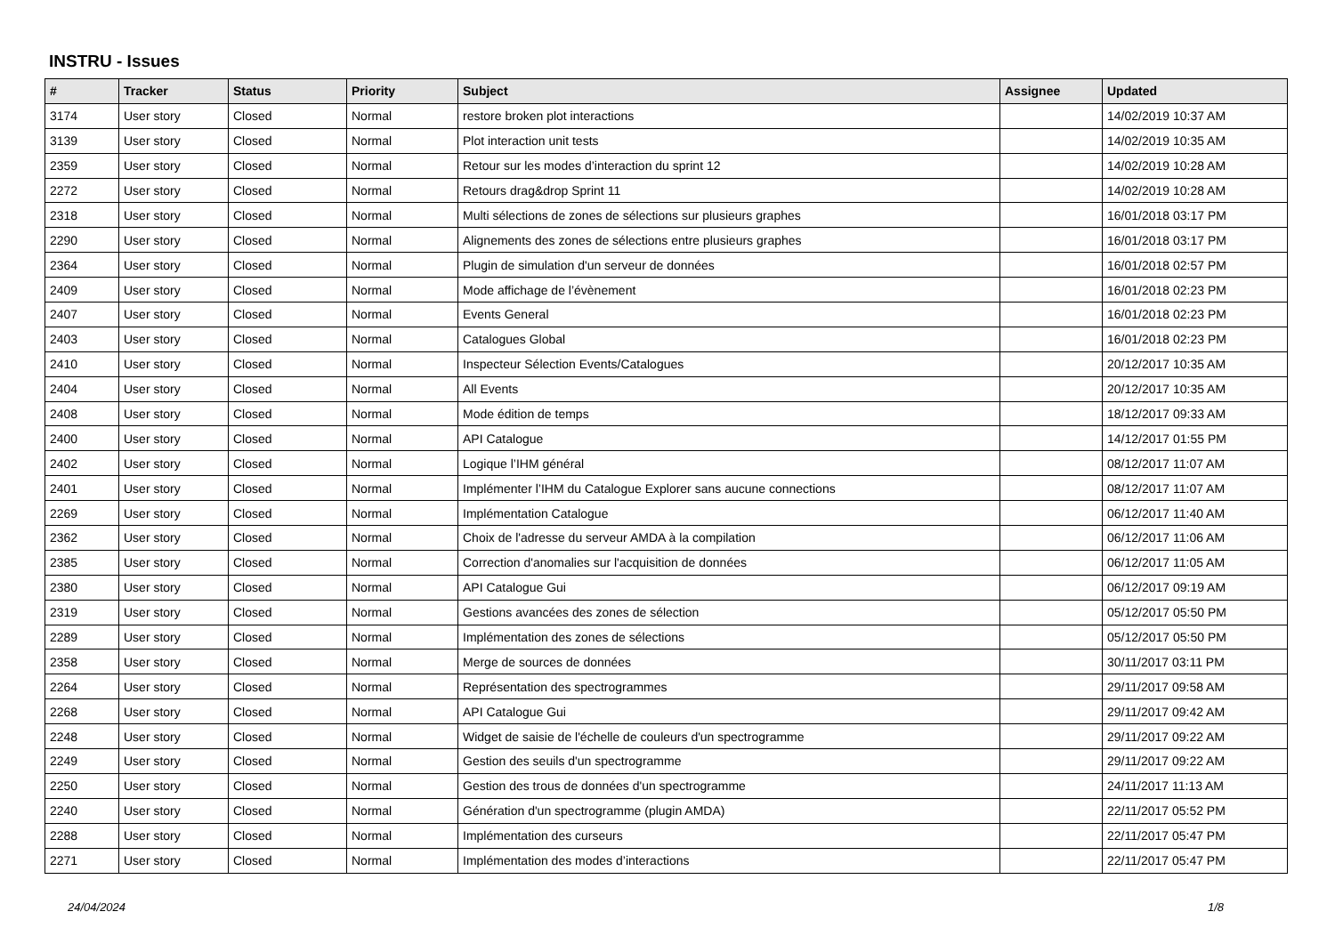INSTRU - Issues
| # | Tracker | Status | Priority | Subject | Assignee | Updated |
| --- | --- | --- | --- | --- | --- | --- |
| 3174 | User story | Closed | Normal | restore broken plot interactions | | 14/02/2019 10:37 AM |
| 3139 | User story | Closed | Normal | Plot interaction unit tests | | 14/02/2019 10:35 AM |
| 2359 | User story | Closed | Normal | Retour sur les modes d’interaction du sprint 12 | | 14/02/2019 10:28 AM |
| 2272 | User story | Closed | Normal | Retours drag&drop Sprint 11 | | 14/02/2019 10:28 AM |
| 2318 | User story | Closed | Normal | Multi sélections de zones de sélections sur plusieurs graphes | | 16/01/2018 03:17 PM |
| 2290 | User story | Closed | Normal | Alignements des zones de sélections entre plusieurs graphes | | 16/01/2018 03:17 PM |
| 2364 | User story | Closed | Normal | Plugin de simulation d'un serveur de données | | 16/01/2018 02:57 PM |
| 2409 | User story | Closed | Normal | Mode affichage de l’évènement | | 16/01/2018 02:23 PM |
| 2407 | User story | Closed | Normal | Events General | | 16/01/2018 02:23 PM |
| 2403 | User story | Closed | Normal | Catalogues Global | | 16/01/2018 02:23 PM |
| 2410 | User story | Closed | Normal | Inspecteur Sélection Events/Catalogues | | 20/12/2017 10:35 AM |
| 2404 | User story | Closed | Normal | All Events | | 20/12/2017 10:35 AM |
| 2408 | User story | Closed | Normal | Mode édition de temps | | 18/12/2017 09:33 AM |
| 2400 | User story | Closed | Normal | API Catalogue | | 14/12/2017 01:55 PM |
| 2402 | User story | Closed | Normal | Logique l’IHM général | | 08/12/2017 11:07 AM |
| 2401 | User story | Closed | Normal | Implémenter l’IHM du Catalogue Explorer sans aucune connections | | 08/12/2017 11:07 AM |
| 2269 | User story | Closed | Normal | Implémentation Catalogue | | 06/12/2017 11:40 AM |
| 2362 | User story | Closed | Normal | Choix de l'adresse du serveur AMDA à la compilation | | 06/12/2017 11:06 AM |
| 2385 | User story | Closed | Normal | Correction d'anomalies sur l'acquisition de données | | 06/12/2017 11:05 AM |
| 2380 | User story | Closed | Normal | API Catalogue Gui | | 06/12/2017 09:19 AM |
| 2319 | User story | Closed | Normal | Gestions avancées des zones de sélection | | 05/12/2017 05:50 PM |
| 2289 | User story | Closed | Normal | Implémentation des zones de sélections | | 05/12/2017 05:50 PM |
| 2358 | User story | Closed | Normal | Merge de sources de données | | 30/11/2017 03:11 PM |
| 2264 | User story | Closed | Normal | Représentation des spectrogrammes | | 29/11/2017 09:58 AM |
| 2268 | User story | Closed | Normal | API Catalogue Gui | | 29/11/2017 09:42 AM |
| 2248 | User story | Closed | Normal | Widget de saisie de l'échelle de couleurs d'un spectrogramme | | 29/11/2017 09:22 AM |
| 2249 | User story | Closed | Normal | Gestion des seuils d'un spectrogramme | | 29/11/2017 09:22 AM |
| 2250 | User story | Closed | Normal | Gestion des trous de données d'un spectrogramme | | 24/11/2017 11:13 AM |
| 2240 | User story | Closed | Normal | Génération d'un spectrogramme (plugin AMDA) | | 22/11/2017 05:52 PM |
| 2288 | User story | Closed | Normal | Implémentation des curseurs | | 22/11/2017 05:47 PM |
| 2271 | User story | Closed | Normal | Implémentation des modes d’interactions | | 22/11/2017 05:47 PM |
24/04/2024 1/8